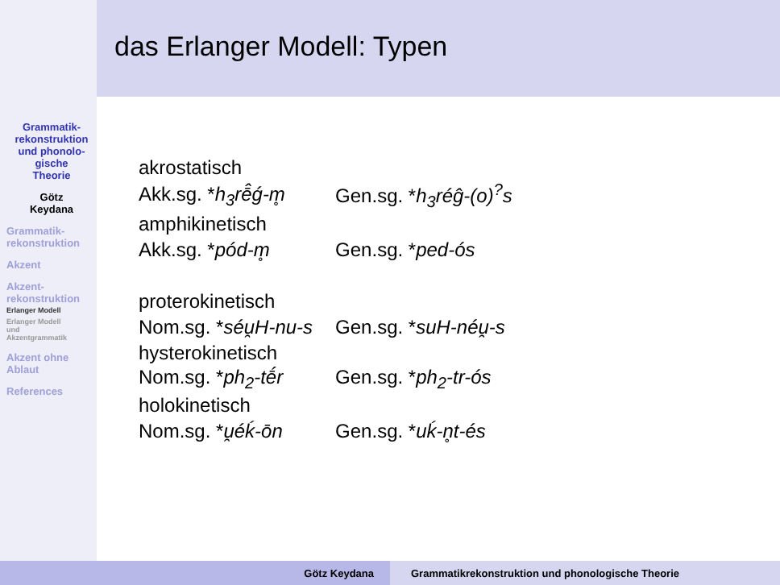Grammatik-
rekonstruktion
und phonolo-
gische
Theorie
Götz
Keydana
Grammatik-
rekonstruktion
Akzent
Akzent-
rekonstruktion
Erlanger Modell
Erlanger Modell
und
Akzentgrammatik
Akzent ohne
Ablaut
References
das Erlanger Modell: Typen
| akrostatisch | |
| Akk.sg. * h<sub>3</sub>rē̂ǵ-m̥ | Gen.sg. * h<sub>3</sub>réĝ-(o)<sup>?</sup>s |
| amphikinetisch | |
| Akk.sg. * pód-m̥ | Gen.sg. * ped-ós |
| proterokinetisch | |
| Nom.sg. * séu̯H-nu-s | Gen.sg. * suH-néu̯-s |
| hysterokinetisch | |
| Nom.sg. * ph<sub>2</sub>-tḗr | Gen.sg. * ph<sub>2</sub>-tr-ós |
| holokinetisch | |
| Nom.sg. * u̯éḱ-ōn | Gen.sg. * uḱ-n̥t-és |
Götz Keydana Grammatikrekonstruktion und phonologische Theorie